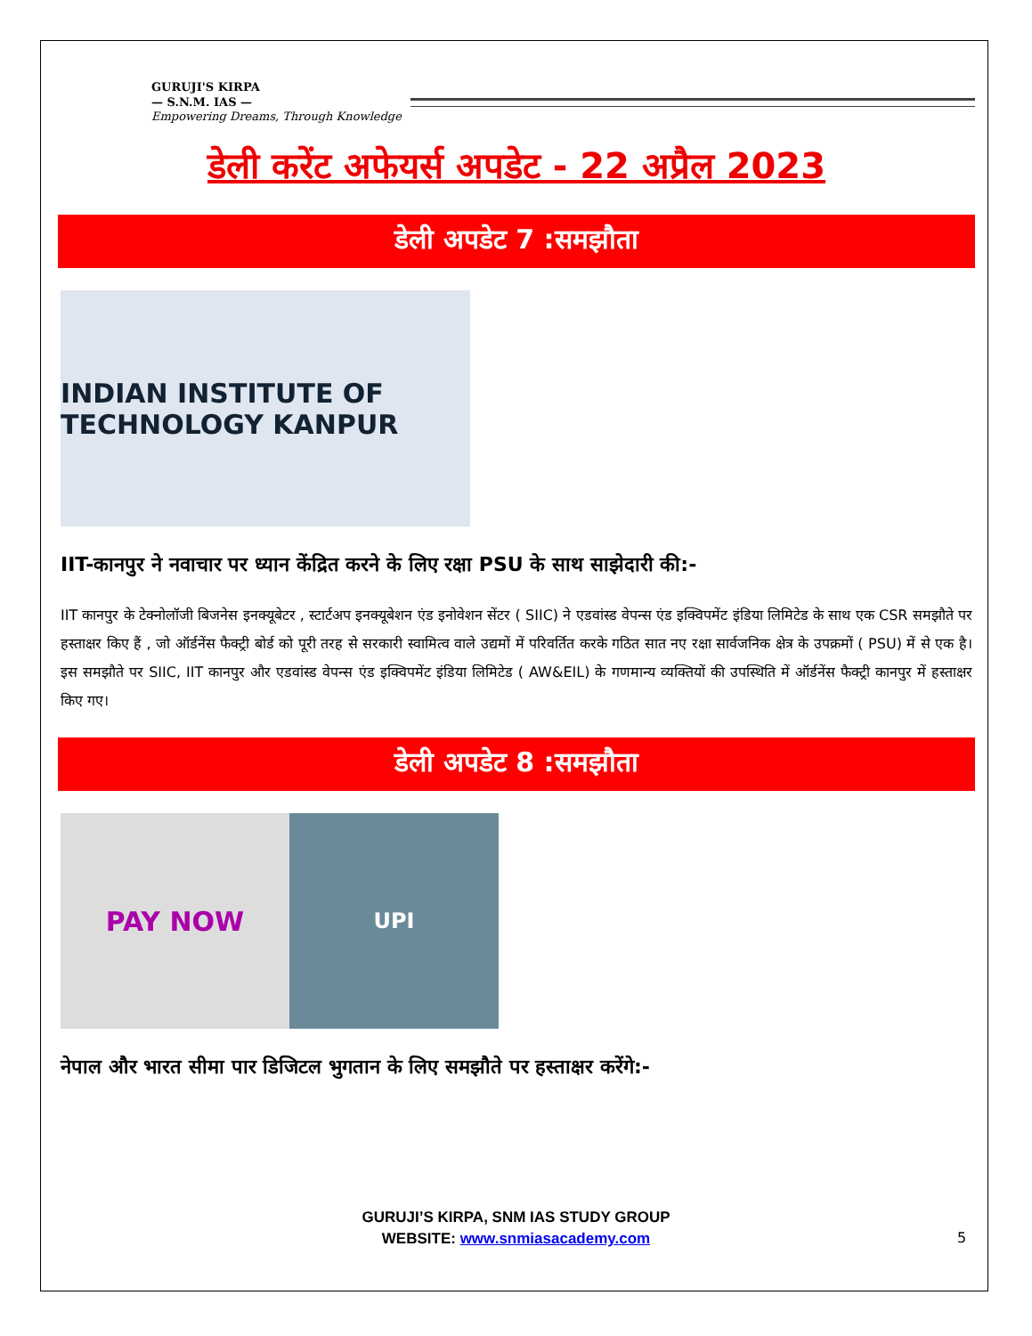GURUJI'S KIRPA
— S.N.M. IAS —
Empowering Dreams, Through Knowledge
डेली करेंट अफेयर्स अपडेट - 22 अप्रैल 2023
डेली अपडेट 7 :समझौता
INDIAN INSTITUTE OF TECHNOLOGY KANPUR
IIT-कानपुर ने नवाचार पर ध्यान केंद्रित करने के लिए रक्षा PSU के साथ साझेदारी की:-
IIT कानपुर के टेक्नोलॉजी बिजनेस इनक्यूबेटर , स्टार्टअप इनक्यूबेशन एंड इनोवेशन सेंटर ( SIIC) ने एडवांस्ड वेपन्स एंड इक्विपमेंट इंडिया लिमिटेड के साथ एक CSR समझौते पर हस्ताक्षर किए हैं , जो ऑर्डनेंस फैक्ट्री बोर्ड को पूरी तरह से सरकारी स्वामित्व वाले उद्यमों में परिवर्तित करके गठित सात नए रक्षा सार्वजनिक क्षेत्र के उपक्रमों ( PSU) में से एक है। इस समझौते पर SIIC, IIT कानपुर और एडवांस्ड वेपन्स एंड इक्विपमेंट इंडिया लिमिटेड ( AW&EIL) के गणमान्य व्यक्तियों की उपस्थिति में ऑर्डनेंस फैक्ट्री कानपुर में हस्ताक्षर किए गए।
डेली अपडेट 8 :समझौता
PAY NOW
UPI
नेपाल और भारत सीमा पार डिजिटल भुगतान के लिए समझौते पर हस्ताक्षर करेंगे:-
GURUJI’S KIRPA, SNM IAS STUDY GROUP
WEBSITE: www.snmiasacademy.com
5